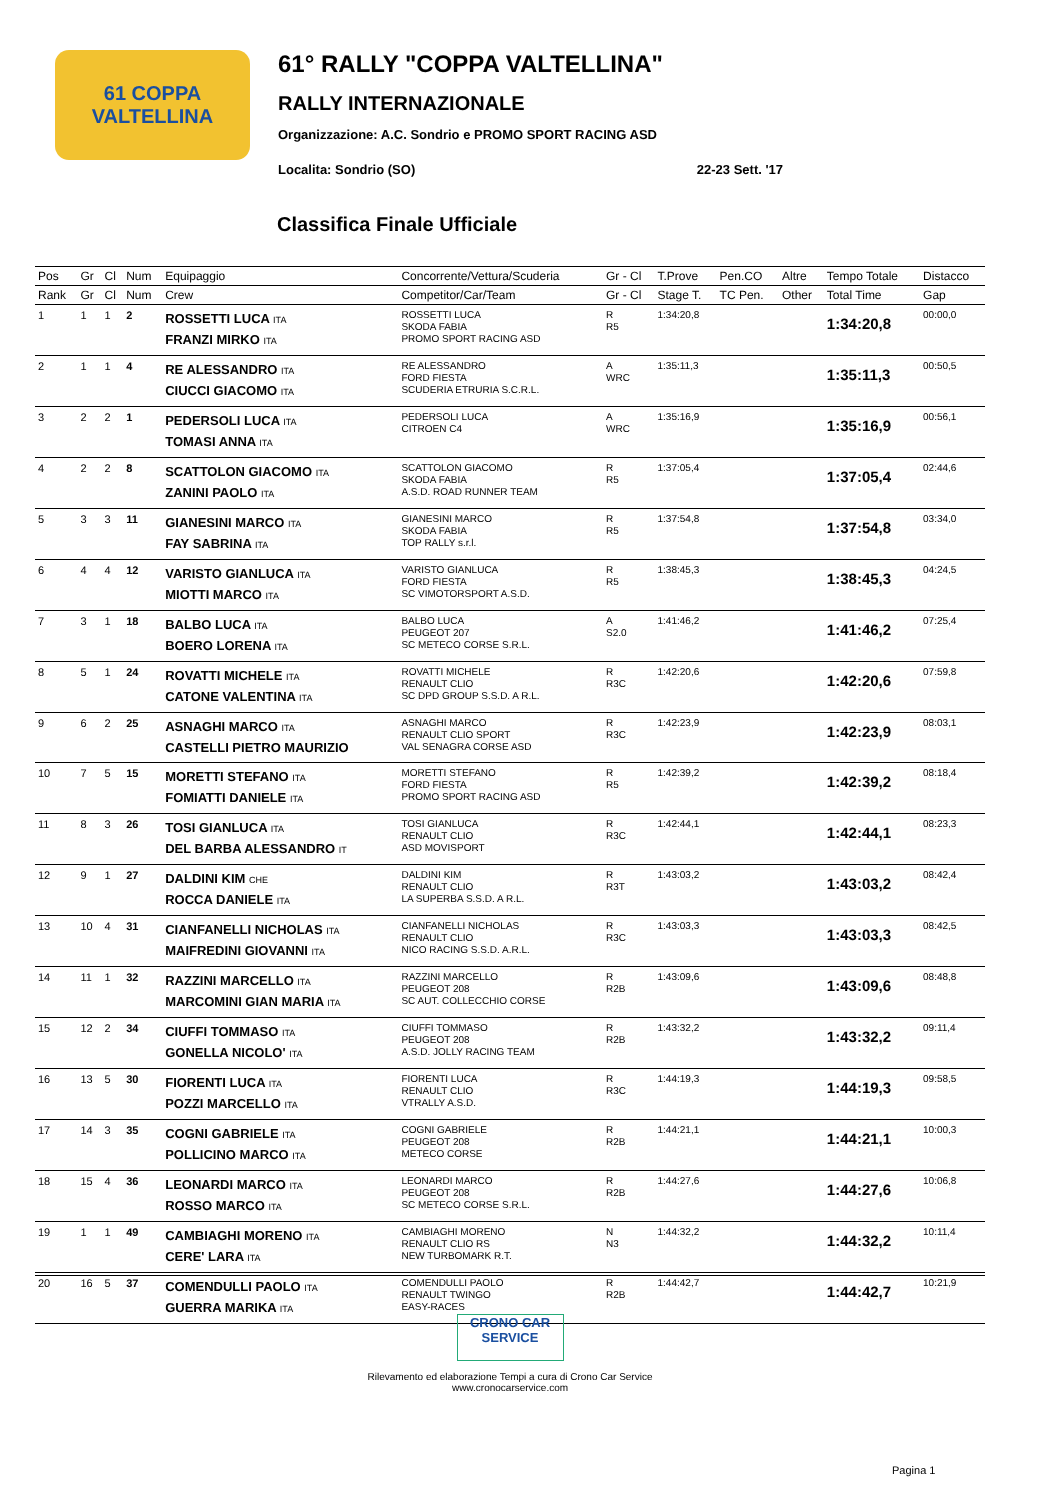61 COPPA VALTELLINA
61° RALLY "COPPA VALTELLINA"
RALLY INTERNAZIONALE
Organizzazione: A.C. Sondrio e PROMO SPORT RACING ASD
Localita: Sondrio (SO) 22-23 Sett. '17
Classifica Finale Ufficiale
| Pos | Gr | Cl | Num | Equipaggio | Concorrente/Vettura/Scuderia | Gr - Cl | T.Prove | Pen.CO | Altre | Tempo Totale | Distacco |
| --- | --- | --- | --- | --- | --- | --- | --- | --- | --- | --- | --- |
| Rank | Gr | Cl | Num | Crew | Competitor/Car/Team | Gr - Cl | Stage T. | TC Pen. | Other | Total Time | Gap |
| 1 | 1 | 1 | 2 | ROSSETTI LUCA ITA FRANZI MIRKO ITA | ROSSETTI LUCA SKODA FABIA PROMO SPORT RACING ASD | R R5 | 1:34:20,8 | | | 1:34:20,8 | 00:00,0 |
| 2 | 1 | 1 | 4 | RE ALESSANDRO ITA CIUCCI GIACOMO ITA | RE ALESSANDRO FORD FIESTA SCUDERIA ETRURIA S.C.R.L. | A WRC | 1:35:11,3 | | | 1:35:11,3 | 00:50,5 |
| 3 | 2 | 2 | 1 | PEDERSOLI LUCA ITA TOMASI ANNA ITA | PEDERSOLI LUCA CITROEN C4 | A WRC | 1:35:16,9 | | | 1:35:16,9 | 00:56,1 |
| 4 | 2 | 2 | 8 | SCATTOLON GIACOMO ITA ZANINI PAOLO ITA | SCATTOLON GIACOMO SKODA FABIA A.S.D. ROAD RUNNER TEAM | R R5 | 1:37:05,4 | | | 1:37:05,4 | 02:44,6 |
| 5 | 3 | 3 | 11 | GIANESINI MARCO ITA FAY SABRINA ITA | GIANESINI MARCO SKODA FABIA TOP RALLY s.r.l. | R R5 | 1:37:54,8 | | | 1:37:54,8 | 03:34,0 |
| 6 | 4 | 4 | 12 | VARISTO GIANLUCA ITA MIOTTI MARCO ITA | VARISTO GIANLUCA FORD FIESTA SC VIMOTORSPORT A.S.D. | R R5 | 1:38:45,3 | | | 1:38:45,3 | 04:24,5 |
| 7 | 3 | 1 | 18 | BALBO LUCA ITA BOERO LORENA ITA | BALBO LUCA PEUGEOT 207 SC METECO CORSE S.R.L. | A S2.0 | 1:41:46,2 | | | 1:41:46,2 | 07:25,4 |
| 8 | 5 | 1 | 24 | ROVATTI MICHELE ITA CATONE VALENTINA ITA | ROVATTI MICHELE RENAULT CLIO SC DPD GROUP S.S.D. A R.L. | R R3C | 1:42:20,6 | | | 1:42:20,6 | 07:59,8 |
| 9 | 6 | 2 | 25 | ASNAGHI MARCO ITA CASTELLI PIETRO MAURIZIO | ASNAGHI MARCO RENAULT CLIO SPORT VAL SENAGRA CORSE ASD | R R3C | 1:42:23,9 | | | 1:42:23,9 | 08:03,1 |
| 10 | 7 | 5 | 15 | MORETTI STEFANO ITA FOMIATTI DANIELE ITA | MORETTI STEFANO FORD FIESTA PROMO SPORT RACING ASD | R R5 | 1:42:39,2 | | | 1:42:39,2 | 08:18,4 |
| 11 | 8 | 3 | 26 | TOSI GIANLUCA ITA DEL BARBA ALESSANDRO IT | TOSI GIANLUCA RENAULT CLIO ASD MOVISPORT | R R3C | 1:42:44,1 | | | 1:42:44,1 | 08:23,3 |
| 12 | 9 | 1 | 27 | DALDINI KIM CHE ROCCA DANIELE ITA | DALDINI KIM RENAULT CLIO LA SUPERBA S.S.D. A R.L. | R R3T | 1:43:03,2 | | | 1:43:03,2 | 08:42,4 |
| 13 | 10 | 4 | 31 | CIANFANELLI NICHOLAS ITA MAIFREDINI GIOVANNI ITA | CIANFANELLI NICHOLAS RENAULT CLIO NICO RACING S.S.D. A.R.L. | R R3C | 1:43:03,3 | | | 1:43:03,3 | 08:42,5 |
| 14 | 11 | 1 | 32 | RAZZINI MARCELLO ITA MARCOMINI GIAN MARIA ITA | RAZZINI MARCELLO PEUGEOT 208 SC AUT. COLLECCHIO CORSE | R R2B | 1:43:09,6 | | | 1:43:09,6 | 08:48,8 |
| 15 | 12 | 2 | 34 | CIUFFI TOMMASO ITA GONELLA NICOLO' ITA | CIUFFI TOMMASO PEUGEOT 208 A.S.D. JOLLY RACING TEAM | R R2B | 1:43:32,2 | | | 1:43:32,2 | 09:11,4 |
| 16 | 13 | 5 | 30 | FIORENTI LUCA ITA POZZI MARCELLO ITA | FIORENTI LUCA RENAULT CLIO VTRALLY A.S.D. | R R3C | 1:44:19,3 | | | 1:44:19,3 | 09:58,5 |
| 17 | 14 | 3 | 35 | COGNI GABRIELE ITA POLLICINO MARCO ITA | COGNI GABRIELE PEUGEOT 208 METECO CORSE | R R2B | 1:44:21,1 | | | 1:44:21,1 | 10:00,3 |
| 18 | 15 | 4 | 36 | LEONARDI MARCO ITA ROSSO MARCO ITA | LEONARDI MARCO PEUGEOT 208 SC METECO CORSE S.R.L. | R R2B | 1:44:27,6 | | | 1:44:27,6 | 10:06,8 |
| 19 | 1 | 1 | 49 | CAMBIAGHI MORENO ITA CERE' LARA ITA | CAMBIAGHI MORENO RENAULT CLIO RS NEW TURBOMARK R.T. | N N3 | 1:44:32,2 | | | 1:44:32,2 | 10:11,4 |
| 20 | 16 | 5 | 37 | COMENDULLI PAOLO ITA GUERRA MARIKA ITA | COMENDULLI PAOLO RENAULT TWINGO EASY-RACES | R R2B | 1:44:42,7 | | | 1:44:42,7 | 10:21,9 |
CRONO CAR SERVICE
Rilevamento ed elaborazione Tempi a cura di Crono Car Service
www.cronocarservice.com
Pagina 1